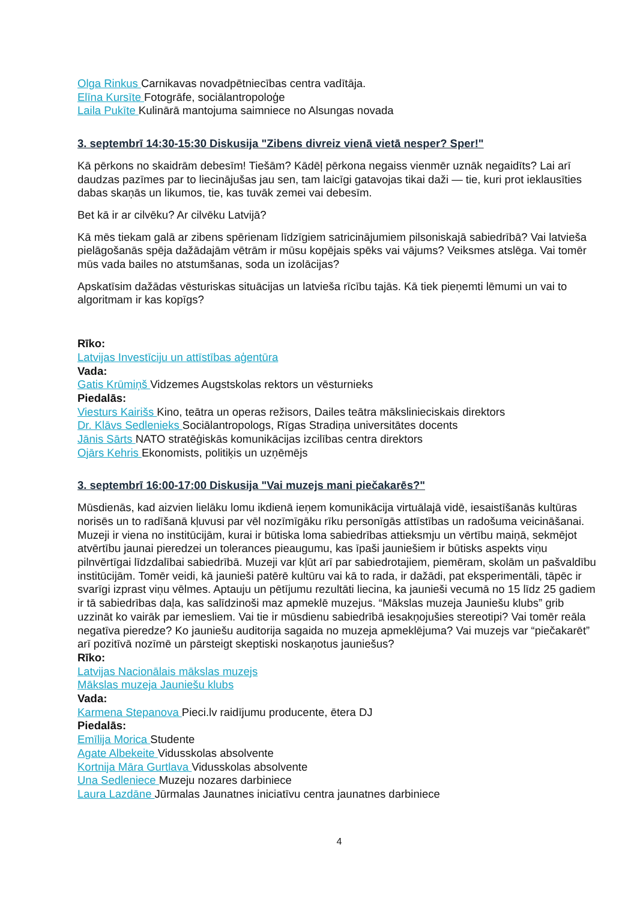Olga Rinkus Carnikavas novadpētniecības centra vadītāja.
Elīna Kursīte Fotogrāfe, sociālantropoloģe
Laila Pukīte Kulinārā mantojuma saimniece no Alsungas novada
3. septembrī 14:30-15:30 Diskusija "Zibens divreiz vienā vietā nesper? Sper!"
Kā pērkons no skaidrām debesīm! Tiešām? Kādēļ pērkona negaiss vienmēr uznāk negaidīts? Lai arī daudzas pazīmes par to liecinājušas jau sen, tam laicīgi gatavojas tikai daži — tie, kuri prot ieklausīties dabas skaņās un likumos, tie, kas tuvāk zemei vai debesīm.
Bet kā ir ar cilvēku? Ar cilvēku Latvijā?
Kā mēs tiekam galā ar zibens spērienam līdzīgiem satricinājumiem pilsoniskajā sabiedrībā? Vai latvieša pielāgošanās spēja dažādajām vētrām ir mūsu kopējais spēks vai vājums? Veiksmes atslēga. Vai tomēr mūs vada bailes no atstumšanas, soda un izolācijas?
Apskatīsim dažādas vēsturiskas situācijas un latvieša rīcību tajās. Kā tiek pieņemti lēmumi un vai to algoritmam ir kas kopīgs?
Rīko:
Latvijas Investīciju un attīstības aģentūra
Vada:
Gatis Krūmiņš Vidzemes Augstskolas rektors un vēsturnieks
Piedalās:
Viesturs Kairišs Kino, teātra un operas režisors, Dailes teātra mākslinieciskais direktors
Dr. Klāvs Sedlenieks Sociālantropologs, Rīgas Stradiņa universitātes docents
Jānis Sārts NATO stratēģiskās komunikācijas izcilības centra direktors
Ojārs Kehris Ekonomists, politiķis un uzņēmējs
3. septembrī 16:00-17:00 Diskusija "Vai muzejs mani piečakarēs?"
Mūsdienās, kad aizvien lielāku lomu ikdienā ieņem komunikācija virtuālajā vidē, iesaistīšanās kultūras norisēs un to radīšanā kļuvusi par vēl nozīmīgāku rīku personīgās attīstības un radošuma veicināšanai. Muzeji ir viena no institūcijām, kurai ir būtiska loma sabiedrības attieksmju un vērtību maiņā, sekmējot atvērtību jaunai pieredzei un tolerances pieaugumu, kas īpaši jauniešiem ir būtisks aspekts viņu pilnvērtīgai līdzdalībai sabiedrībā. Muzeji var kļūt arī par sabiedrotajiem, piemēram, skolām un pašvaldību institūcijām. Tomēr veidi, kā jaunieši patērē kultūru vai kā to rada, ir dažādi, pat eksperimentāli, tāpēc ir svarīgi izprast viņu vēlmes. Aptauju un pētījumu rezultāti liecina, ka jaunieši vecumā no 15 līdz 25 gadiem ir tā sabiedrības daļa, kas salīdzinoši maz apmeklē muzejus. “Mākslas muzeja Jauniešu klubs” grib uzzināt ko vairāk par iemesliem. Vai tie ir mūsdienu sabiedrībā iesakņojušies stereotipi? Vai tomēr reāla negatīva pieredze? Ko jauniešu auditorija sagaida no muzeja apmeklējuma? Vai muzejs var “piečakarēt” arī pozitīvā nozīmē un pārsteigt skeptiski noskaņotus jauniešus?
Rīko:
Latvijas Nacionālais mākslas muzejs
Mākslas muzeja Jauniešu klubs
Vada:
Karmena Stepanova Pieci.lv raidījumu producente, ētera DJ
Piedalās:
Emīlija Morica Studente
Agate Albekeite Vidusskolas absolvente
Kortnija Māra Gurtlava Vidusskolas absolvente
Una Sedleniece Muzeju nozares darbiniece
Laura Lazdāne Jūrmalas Jaunatnes iniciatīvu centra jaunatnes darbiniece
4